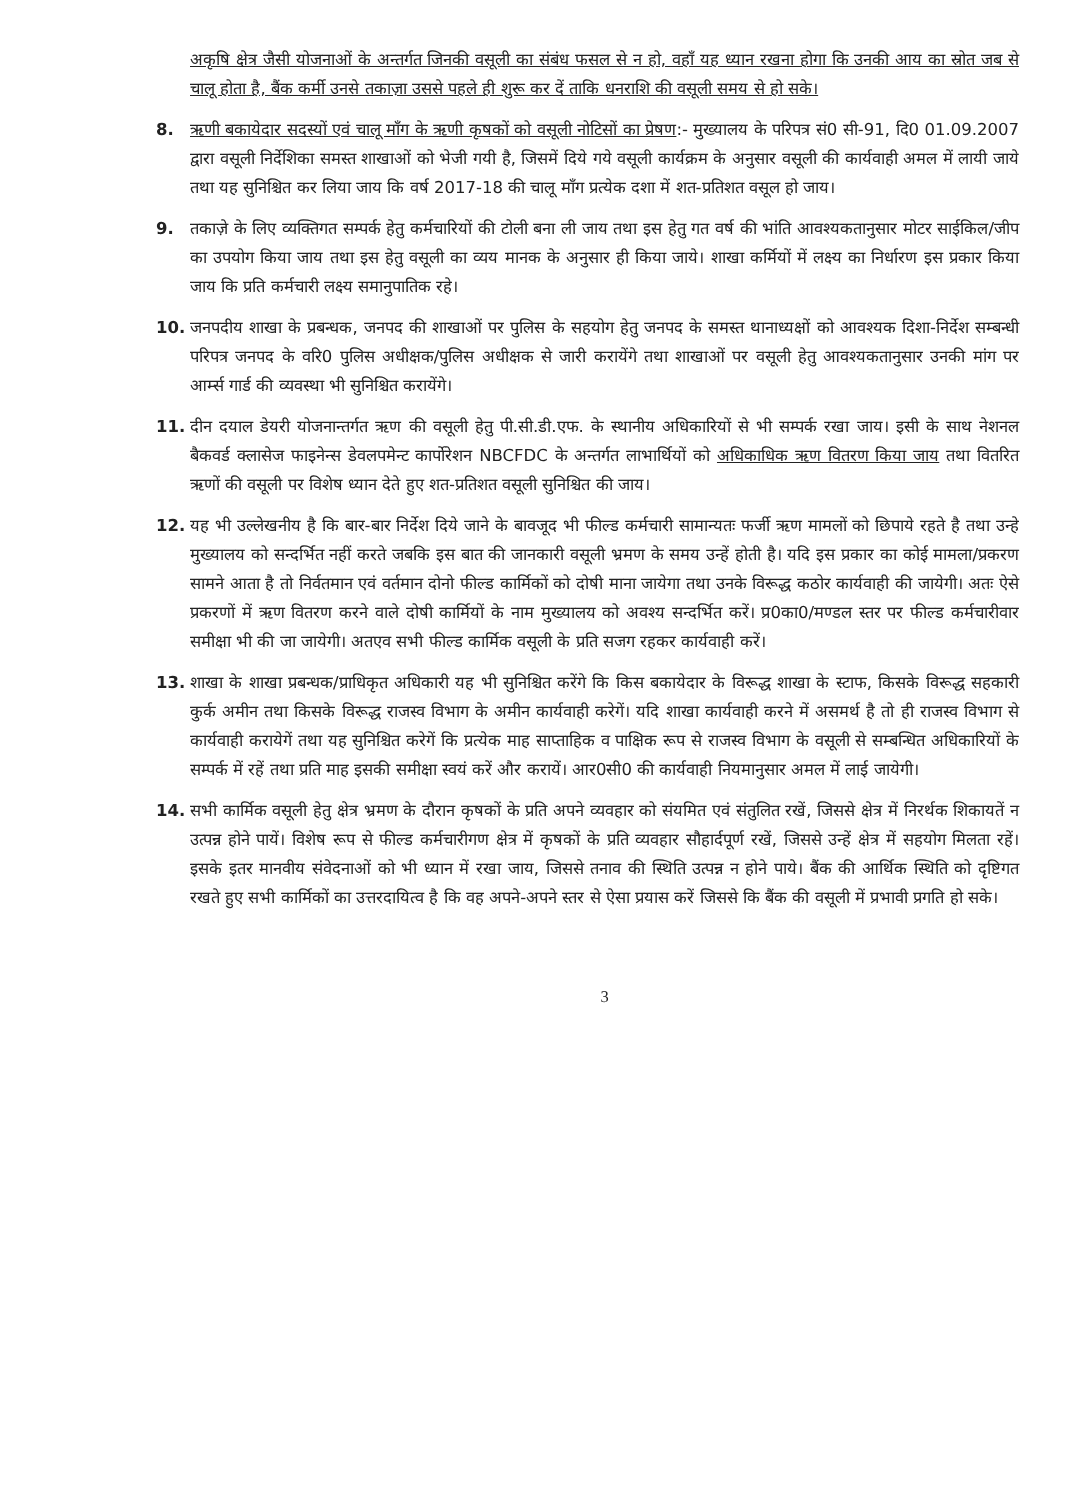अकृषि क्षेत्र जैसी योजनाओं के अन्तर्गत जिनकी वसूली का संबंध फसल से न हो, वहाँ यह ध्यान रखना होगा कि उनकी आय का स्रोत जब से चालू होता है, बैंक कर्मी उनसे तकाज़ा उससे पहले ही शुरू कर दें ताकि धनराशि की वसूली समय से हो सके।
8. ऋणी बकायेदार सदस्यों एवं चालू माँग के ऋणी कृषकों को वसूली नोटिसों का प्रेषण:- मुख्यालय के परिपत्र सं0 सी-91, दि0 01.09.2007 द्वारा वसूली निर्देशिका समस्त शाखाओं को भेजी गयी है, जिसमें दिये गये वसूली कार्यक्रम के अनुसार वसूली की कार्यवाही अमल में लायी जाये तथा यह सुनिश्चित कर लिया जाय कि वर्ष 2017-18 की चालू माँग प्रत्येक दशा में शत-प्रतिशत वसूल हो जाय।
9. तकाज़े के लिए व्यक्तिगत सम्पर्क हेतु कर्मचारियों की टोली बना ली जाय तथा इस हेतु गत वर्ष की भांति आवश्यकतानुसार मोटर साईकिल/जीप का उपयोग किया जाय तथा इस हेतु वसूली का व्यय मानक के अनुसार ही किया जाये। शाखा कर्मियों में लक्ष्य का निर्धारण इस प्रकार किया जाय कि प्रति कर्मचारी लक्ष्य समानुपातिक रहे।
10. जनपदीय शाखा के प्रबन्धक, जनपद की शाखाओं पर पुलिस के सहयोग हेतु जनपद के समस्त थानाध्यक्षों को आवश्यक दिशा-निर्देश सम्बन्धी परिपत्र जनपद के वरि0 पुलिस अधीक्षक/पुलिस अधीक्षक से जारी करायेंगे तथा शाखाओं पर वसूली हेतु आवश्यकतानुसार उनकी मांग पर आर्म्स गार्ड की व्यवस्था भी सुनिश्चित करायेंगे।
11. दीन दयाल डेयरी योजनान्तर्गत ऋण की वसूली हेतु पी.सी.डी.एफ. के स्थानीय अधिकारियों से भी सम्पर्क रखा जाय। इसी के साथ नेशनल बैकवर्ड क्लासेज फाइनेन्स डेवलपमेन्ट कार्पोरेशन NBCFDC के अन्तर्गत लाभार्थियों को अधिकाधिक ऋण वितरण किया जाय तथा वितरित ऋणों की वसूली पर विशेष ध्यान देते हुए शत-प्रतिशत वसूली सुनिश्चित की जाय।
12. यह भी उल्लेखनीय है कि बार-बार निर्देश दिये जाने के बावजूद भी फील्ड कर्मचारी सामान्यतः फर्जी ऋण मामलों को छिपाये रहते है तथा उन्हे मुख्यालय को सन्दर्भित नहीं करते जबकि इस बात की जानकारी वसूली भ्रमण के समय उन्हें होती है। यदि इस प्रकार का कोई मामला/प्रकरण सामने आता है तो निर्वतमान एवं वर्तमान दोनो फील्ड कार्मिकों को दोषी माना जायेगा तथा उनके विरूद्ध कठोर कार्यवाही की जायेगी। अतः ऐसे प्रकरणों में ऋण वितरण करने वाले दोषी कार्मियों के नाम मुख्यालय को अवश्य सन्दर्भित करें। प्र0का0/मण्डल स्तर पर फील्ड कर्मचारीवार समीक्षा भी की जा जायेगी। अतएव सभी फील्ड कार्मिक वसूली के प्रति सजग रहकर कार्यवाही करें।
13. शाखा के शाखा प्रबन्धक/प्राधिकृत अधिकारी यह भी सुनिश्चित करेंगे कि किस बकायेदार के विरूद्ध शाखा के स्टाफ, किसके विरूद्ध सहकारी कुर्क अमीन तथा किसके विरूद्ध राजस्व विभाग के अमीन कार्यवाही करेगें। यदि शाखा कार्यवाही करने में असमर्थ है तो ही राजस्व विभाग से कार्यवाही करायेगें तथा यह सुनिश्चित करेगें कि प्रत्येक माह साप्ताहिक व पाक्षिक रूप से राजस्व विभाग के वसूली से सम्बन्धित अधिकारियों के सम्पर्क में रहें तथा प्रति माह इसकी समीक्षा स्वयं करें और करायें। आर0सी0 की कार्यवाही नियमानुसार अमल में लाई जायेगी।
14. सभी कार्मिक वसूली हेतु क्षेत्र भ्रमण के दौरान कृषकों के प्रति अपने व्यवहार को संयमित एवं संतुलित रखें, जिससे क्षेत्र में निरर्थक शिकायतें न उत्पन्न होने पायें। विशेष रूप से फील्ड कर्मचारीगण क्षेत्र में कृषकों के प्रति व्यवहार सौहार्दपूर्ण रखें, जिससे उन्हें क्षेत्र में सहयोग मिलता रहें। इसके इतर मानवीय संवेदनाओं को भी ध्यान में रखा जाय, जिससे तनाव की स्थिति उत्पन्न न होने पाये। बैंक की आर्थिक स्थिति को दृष्टिगत रखते हुए सभी कार्मिकों का उत्तरदायित्व है कि वह अपने-अपने स्तर से ऐसा प्रयास करें जिससे कि बैंक की वसूली में प्रभावी प्रगति हो सके।
3